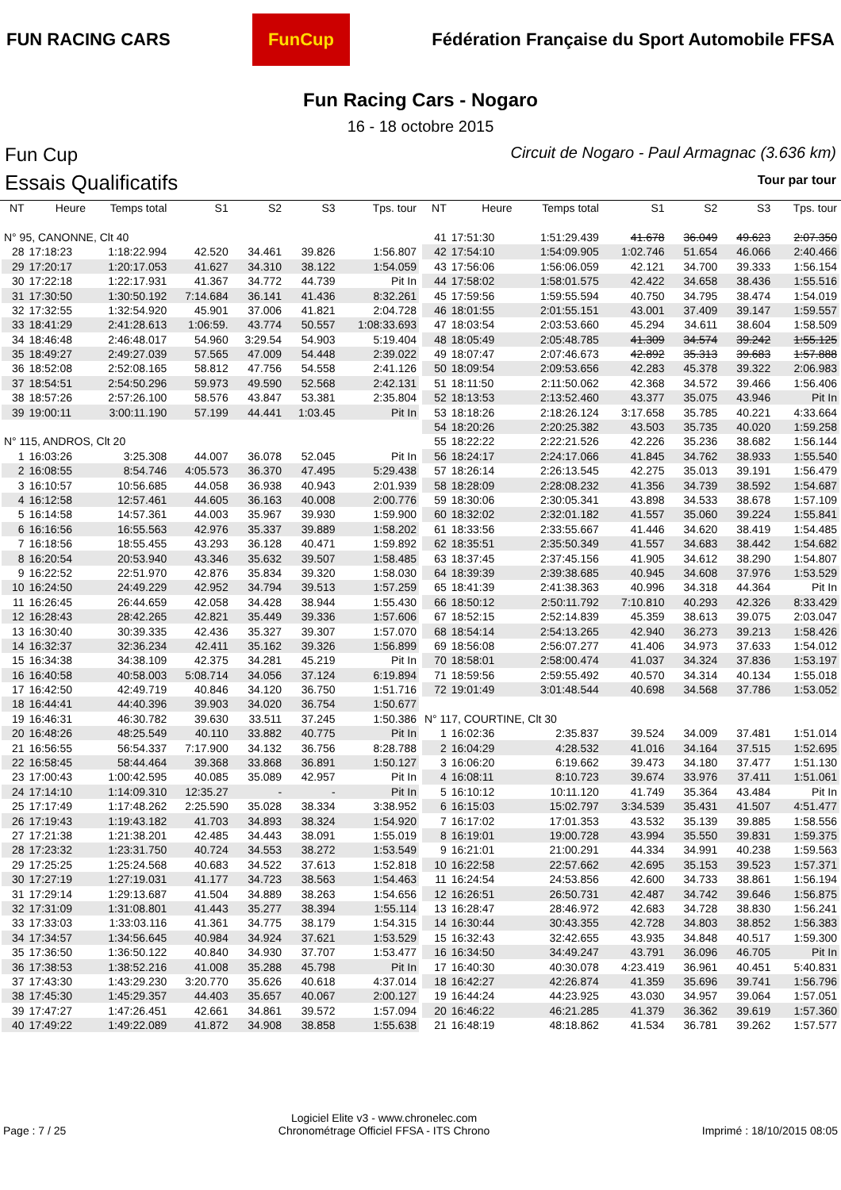FUN RACING CARS
FunCup
Fédération Française du Sport Automobile FFSA
Fun Racing Cars - Nogaro
16 - 18 octobre 2015
Fun Cup
Essais Qualificatifs
Circuit de Nogaro - Paul Armagnac (3.636 km)
Tour par tour
| NT | Heure | Temps total | S1 | S2 | S3 | Tps. tour |
| --- | --- | --- | --- | --- | --- | --- |
| N° 95, CANONNE, Clt 40 | | | | | | |
| 28 | 17:18:23 | 1:18:22.994 | 42.520 | 34.461 | 39.826 | 1:56.807 |
| 29 | 17:20:17 | 1:20:17.053 | 41.627 | 34.310 | 38.122 | 1:54.059 |
| 30 | 17:22:18 | 1:22:17.931 | 41.367 | 34.772 | 44.739 | Pit In |
| 31 | 17:30:50 | 1:30:50.192 | 7:14.684 | 36.141 | 41.436 | 8:32.261 |
| 32 | 17:32:55 | 1:32:54.920 | 45.901 | 37.006 | 41.821 | 2:04.728 |
| 33 | 18:41:29 | 2:41:28.613 | 1:06:59. | 43.774 | 50.557 | 1:08:33.693 |
| 34 | 18:46:48 | 2:46:48.017 | 54.960 | 3:29.54 | 54.903 | 5:19.404 |
| 35 | 18:49:27 | 2:49:27.039 | 57.565 | 47.009 | 54.448 | 2:39.022 |
| 36 | 18:52:08 | 2:52:08.165 | 58.812 | 47.756 | 54.558 | 2:41.126 |
| 37 | 18:54:51 | 2:54:50.296 | 59.973 | 49.590 | 52.568 | 2:42.131 |
| 38 | 18:57:26 | 2:57:26.100 | 58.576 | 43.847 | 53.381 | 2:35.804 |
| 39 | 19:00:11 | 3:00:11.190 | 57.199 | 44.441 | 1:03.45 | Pit In |
| N° 115, ANDROS, Clt 20 | | | | | | |
| 1 | 16:03:26 | 3:25.308 | 44.007 | 36.078 | 52.045 | Pit In |
| 2 | 16:08:55 | 8:54.746 | 4:05.573 | 36.370 | 47.495 | 5:29.438 |
| 3 | 16:10:57 | 10:56.685 | 44.058 | 36.938 | 40.943 | 2:01.939 |
| 4 | 16:12:58 | 12:57.461 | 44.605 | 36.163 | 40.008 | 2:00.776 |
| 5 | 16:14:58 | 14:57.361 | 44.003 | 35.967 | 39.930 | 1:59.900 |
| 6 | 16:16:56 | 16:55.563 | 42.976 | 35.337 | 39.889 | 1:58.202 |
| 7 | 16:18:56 | 18:55.455 | 43.293 | 36.128 | 40.471 | 1:59.892 |
| 8 | 16:20:54 | 20:53.940 | 43.346 | 35.632 | 39.507 | 1:58.485 |
| 9 | 16:22:52 | 22:51.970 | 42.876 | 35.834 | 39.320 | 1:58.030 |
| 10 | 16:24:50 | 24:49.229 | 42.952 | 34.794 | 39.513 | 1:57.259 |
| 11 | 16:26:45 | 26:44.659 | 42.058 | 34.428 | 38.944 | 1:55.430 |
| 12 | 16:28:43 | 28:42.265 | 42.821 | 35.449 | 39.336 | 1:57.606 |
| 13 | 16:30:40 | 30:39.335 | 42.436 | 35.327 | 39.307 | 1:57.070 |
| 14 | 16:32:37 | 32:36.234 | 42.411 | 35.162 | 39.326 | 1:56.899 |
| 15 | 16:34:38 | 34:38.109 | 42.375 | 34.281 | 45.219 | Pit In |
| 16 | 16:40:58 | 40:58.003 | 5:08.714 | 34.056 | 37.124 | 6:19.894 |
| 17 | 16:42:50 | 42:49.719 | 40.846 | 34.120 | 36.750 | 1:51.716 |
| 18 | 16:44:41 | 44:40.396 | 39.903 | 34.020 | 36.754 | 1:50.677 |
| 19 | 16:46:31 | 46:30.782 | 39.630 | 33.511 | 37.245 | 1:50.386 |
| 20 | 16:48:26 | 48:25.549 | 40.110 | 33.882 | 40.775 | Pit In |
| 21 | 16:56:55 | 56:54.337 | 7:17.900 | 34.132 | 36.756 | 8:28.788 |
| 22 | 16:58:45 | 58:44.464 | 39.368 | 33.868 | 36.891 | 1:50.127 |
| 23 | 17:00:43 | 1:00:42.595 | 40.085 | 35.089 | 42.957 | Pit In |
| 24 | 17:14:10 | 1:14:09.310 | 12:35.27 | - | - | Pit In |
| 25 | 17:17:49 | 1:17:48.262 | 2:25.590 | 35.028 | 38.334 | 3:38.952 |
| 26 | 17:19:43 | 1:19:43.182 | 41.703 | 34.893 | 38.324 | 1:54.920 |
| 27 | 17:21:38 | 1:21:38.201 | 42.485 | 34.443 | 38.091 | 1:55.019 |
| 28 | 17:23:32 | 1:23:31.750 | 40.724 | 34.553 | 38.272 | 1:53.549 |
| 29 | 17:25:25 | 1:25:24.568 | 40.683 | 34.522 | 37.613 | 1:52.818 |
| 30 | 17:27:19 | 1:27:19.031 | 41.177 | 34.723 | 38.563 | 1:54.463 |
| 31 | 17:29:14 | 1:29:13.687 | 41.504 | 34.889 | 38.263 | 1:54.656 |
| 32 | 17:31:09 | 1:31:08.801 | 41.443 | 35.277 | 38.394 | 1:55.114 |
| 33 | 17:33:03 | 1:33:03.116 | 41.361 | 34.775 | 38.179 | 1:54.315 |
| 34 | 17:34:57 | 1:34:56.645 | 40.984 | 34.924 | 37.621 | 1:53.529 |
| 35 | 17:36:50 | 1:36:50.122 | 40.840 | 34.930 | 37.707 | 1:53.477 |
| 36 | 17:38:53 | 1:38:52.216 | 41.008 | 35.288 | 45.798 | Pit In |
| 37 | 17:43:30 | 1:43:29.230 | 3:20.770 | 35.626 | 40.618 | 4:37.014 |
| 38 | 17:45:30 | 1:45:29.357 | 44.403 | 35.657 | 40.067 | 2:00.127 |
| 39 | 17:47:27 | 1:47:26.451 | 42.661 | 34.861 | 39.572 | 1:57.094 |
| 40 | 17:49:22 | 1:49:22.089 | 41.872 | 34.908 | 38.858 | 1:55.638 |
| NT | Heure | Temps total | S1 | S2 | S3 | Tps. tour |
| --- | --- | --- | --- | --- | --- | --- |
| 41 | 17:51:30 | 1:51:29.439 | 41.678 | 36.049 | 49.623 | 2:07.350 |
| 42 | 17:54:10 | 1:54:09.905 | 1:02.746 | 51.654 | 46.066 | 2:40.466 |
| 43 | 17:56:06 | 1:56:06.059 | 42.121 | 34.700 | 39.333 | 1:56.154 |
| 44 | 17:58:02 | 1:58:01.575 | 42.422 | 34.658 | 38.436 | 1:55.516 |
| 45 | 17:59:56 | 1:59:55.594 | 40.750 | 34.795 | 38.474 | 1:54.019 |
| 46 | 18:01:55 | 2:01:55.151 | 43.001 | 37.409 | 39.147 | 1:59.557 |
| 47 | 18:03:54 | 2:03:53.660 | 45.294 | 34.611 | 38.604 | 1:58.509 |
| 48 | 18:05:49 | 2:05:48.785 | 41.309 | 34.574 | 39.242 | 1:55.125 |
| 49 | 18:07:47 | 2:07:46.673 | 42.892 | 35.313 | 39.683 | 1:57.888 |
| 50 | 18:09:54 | 2:09:53.656 | 42.283 | 45.378 | 39.322 | 2:06.983 |
| 51 | 18:11:50 | 2:11:50.062 | 42.368 | 34.572 | 39.466 | 1:56.406 |
| 52 | 18:13:53 | 2:13:52.460 | 43.377 | 35.075 | 43.946 | Pit In |
| 53 | 18:18:26 | 2:18:26.124 | 3:17.658 | 35.785 | 40.221 | 4:33.664 |
| 54 | 18:20:26 | 2:20:25.382 | 43.503 | 35.735 | 40.020 | 1:59.258 |
| 55 | 18:22:22 | 2:22:21.526 | 42.226 | 35.236 | 38.682 | 1:56.144 |
| 56 | 18:24:17 | 2:24:17.066 | 41.845 | 34.762 | 38.933 | 1:55.540 |
| 57 | 18:26:14 | 2:26:13.545 | 42.275 | 35.013 | 39.191 | 1:56.479 |
| 58 | 18:28:09 | 2:28:08.232 | 41.356 | 34.739 | 38.592 | 1:54.687 |
| 59 | 18:30:06 | 2:30:05.341 | 43.898 | 34.533 | 38.678 | 1:57.109 |
| 60 | 18:32:02 | 2:32:01.182 | 41.557 | 35.060 | 39.224 | 1:55.841 |
| 61 | 18:33:56 | 2:33:55.667 | 41.446 | 34.620 | 38.419 | 1:54.485 |
| 62 | 18:35:51 | 2:35:50.349 | 41.557 | 34.683 | 38.442 | 1:54.682 |
| 63 | 18:37:45 | 2:37:45.156 | 41.905 | 34.612 | 38.290 | 1:54.807 |
| 64 | 18:39:39 | 2:39:38.685 | 40.945 | 34.608 | 37.976 | 1:53.529 |
| 65 | 18:41:39 | 2:41:38.363 | 40.996 | 34.318 | 44.364 | Pit In |
| 66 | 18:50:12 | 2:50:11.792 | 7:10.810 | 40.293 | 42.326 | 8:33.429 |
| 67 | 18:52:15 | 2:52:14.839 | 45.359 | 38.613 | 39.075 | 2:03.047 |
| 68 | 18:54:14 | 2:54:13.265 | 42.940 | 36.273 | 39.213 | 1:58.426 |
| 69 | 18:56:08 | 2:56:07.277 | 41.406 | 34.973 | 37.633 | 1:54.012 |
| 70 | 18:58:01 | 2:58:00.474 | 41.037 | 34.324 | 37.836 | 1:53.197 |
| 71 | 18:59:56 | 2:59:55.492 | 40.570 | 34.314 | 40.134 | 1:55.018 |
| 72 | 19:01:49 | 3:01:48.544 | 40.698 | 34.568 | 37.786 | 1:53.052 |
| N° 117, COURTINE, Clt 30 | | | | | | |
| 1 | 16:02:36 | 2:35.837 | 39.524 | 34.009 | 37.481 | 1:51.014 |
| 2 | 16:04:29 | 4:28.532 | 41.016 | 34.164 | 37.515 | 1:52.695 |
| 3 | 16:06:20 | 6:19.662 | 39.473 | 34.180 | 37.477 | 1:51.130 |
| 4 | 16:08:11 | 8:10.723 | 39.674 | 33.976 | 37.411 | 1:51.061 |
| 5 | 16:10:12 | 10:11.120 | 41.749 | 35.364 | 43.484 | Pit In |
| 6 | 16:15:03 | 15:02.797 | 3:34.539 | 35.431 | 41.507 | 4:51.477 |
| 7 | 16:17:02 | 17:01.353 | 43.532 | 35.139 | 39.885 | 1:58.556 |
| 8 | 16:19:01 | 19:00.728 | 43.994 | 35.550 | 39.831 | 1:59.375 |
| 9 | 16:21:01 | 21:00.291 | 44.334 | 34.991 | 40.238 | 1:59.563 |
| 10 | 16:22:58 | 22:57.662 | 42.695 | 35.153 | 39.523 | 1:57.371 |
| 11 | 16:24:54 | 24:53.856 | 42.600 | 34.733 | 38.861 | 1:56.194 |
| 12 | 16:26:51 | 26:50.731 | 42.487 | 34.742 | 39.646 | 1:56.875 |
| 13 | 16:28:47 | 28:46.972 | 42.683 | 34.728 | 38.830 | 1:56.241 |
| 14 | 16:30:44 | 30:43.355 | 42.728 | 34.803 | 38.852 | 1:56.383 |
| 15 | 16:32:43 | 32:42.655 | 43.935 | 34.848 | 40.517 | 1:59.300 |
| 16 | 16:34:50 | 34:49.247 | 43.791 | 36.096 | 46.705 | Pit In |
| 17 | 16:40:30 | 40:30.078 | 4:23.419 | 36.961 | 40.451 | 5:40.831 |
| 18 | 16:42:27 | 42:26.874 | 41.359 | 35.696 | 39.741 | 1:56.796 |
| 19 | 16:44:24 | 44:23.925 | 43.030 | 34.957 | 39.064 | 1:57.051 |
| 20 | 16:46:22 | 46:21.285 | 41.379 | 36.362 | 39.619 | 1:57.360 |
| 21 | 16:48:19 | 48:18.862 | 41.534 | 36.781 | 39.262 | 1:57.577 |
Page : 7 / 25
Logiciel Elite v3 - www.chronelec.com
Chronométrage Officiel FFSA - ITS Chrono
Imprimé : 18/10/2015 08:05